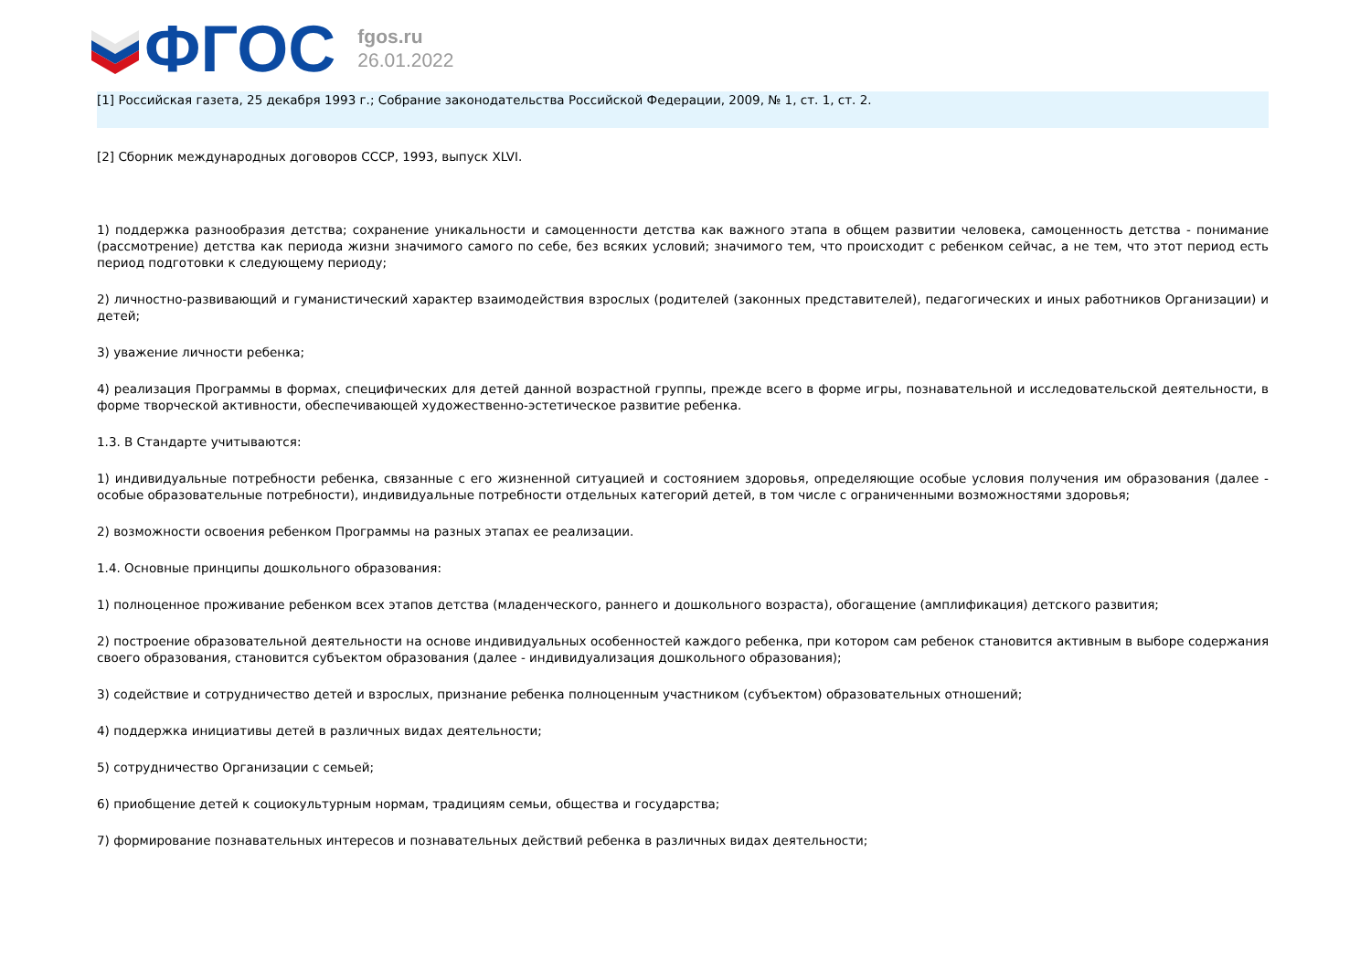ФГОС
fgos.ru
26.01.2022
[1] Российская газета, 25 декабря 1993 г.; Собрание законодательства Российской Федерации, 2009, № 1, ст. 1, ст. 2.
[2] Сборник международных договоров СССР, 1993, выпуск XLVI.
1) поддержка разнообразия детства; сохранение уникальности и самоценности детства как важного этапа в общем развитии человека, самоценность детства - понимание (рассмотрение) детства как периода жизни значимого самого по себе, без всяких условий; значимого тем, что происходит с ребенком сейчас, а не тем, что этот период есть период подготовки к следующему периоду;
2) личностно-развивающий и гуманистический характер взаимодействия взрослых (родителей (законных представителей), педагогических и иных работников Организации) и детей;
3) уважение личности ребенка;
4) реализация Программы в формах, специфических для детей данной возрастной группы, прежде всего в форме игры, познавательной и исследовательской деятельности, в форме творческой активности, обеспечивающей художественно-эстетическое развитие ребенка.
1.3. В Стандарте учитываются:
1) индивидуальные потребности ребенка, связанные с его жизненной ситуацией и состоянием здоровья, определяющие особые условия получения им образования (далее - особые образовательные потребности), индивидуальные потребности отдельных категорий детей, в том числе с ограниченными возможностями здоровья;
2) возможности освоения ребенком Программы на разных этапах ее реализации.
1.4. Основные принципы дошкольного образования:
1) полноценное проживание ребенком всех этапов детства (младенческого, раннего и дошкольного возраста), обогащение (амплификация) детского развития;
2) построение образовательной деятельности на основе индивидуальных особенностей каждого ребенка, при котором сам ребенок становится активным в выборе содержания своего образования, становится субъектом образования (далее - индивидуализация дошкольного образования);
3) содействие и сотрудничество детей и взрослых, признание ребенка полноценным участником (субъектом) образовательных отношений;
4) поддержка инициативы детей в различных видах деятельности;
5) сотрудничество Организации с семьей;
6) приобщение детей к социокультурным нормам, традициям семьи, общества и государства;
7) формирование познавательных интересов и познавательных действий ребенка в различных видах деятельности;